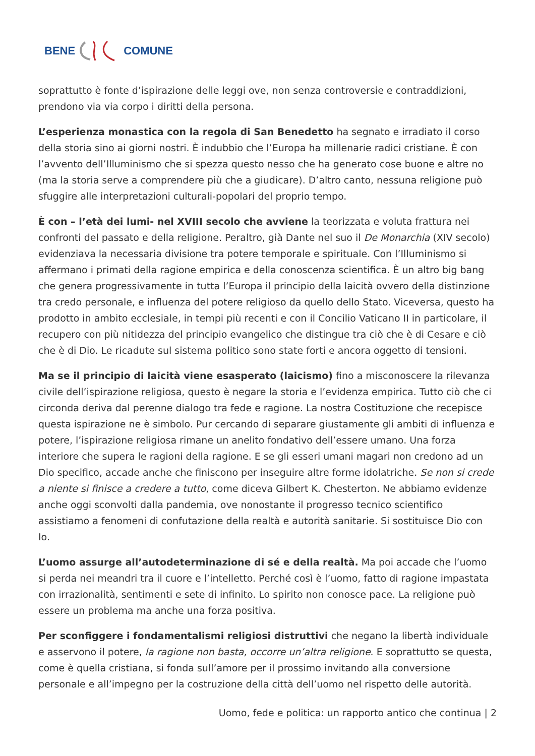BENE COMUNE
soprattutto è fonte d’ispirazione delle leggi ove, non senza controversie e contraddizioni, prendono via via corpo i diritti della persona.
L’esperienza monastica con la regola di San Benedetto ha segnato e irradiato il corso della storia sino ai giorni nostri. È indubbio che l’Europa ha millenarie radici cristiane. È con l’avvento dell’Illuminismo che si spezza questo nesso che ha generato cose buone e altre no (ma la storia serve a comprendere più che a giudicare). D’altro canto, nessuna religione può sfuggire alle interpretazioni culturali-popolari del proprio tempo.
È con – l’età dei lumi- nel XVIII secolo che avviene la teorizzata e voluta frattura nei confronti del passato e della religione. Peraltro, già Dante nel suo il De Monarchia (XIV secolo) evidenziava la necessaria divisione tra potere temporale e spirituale. Con l’Illuminismo si affermano i primati della ragione empirica e della conoscenza scientifica. È un altro big bang che genera progressivamente in tutta l’Europa il principio della laicità ovvero della distinzione tra credo personale, e influenza del potere religioso da quello dello Stato. Viceversa, questo ha prodotto in ambito ecclesiale, in tempi più recenti e con il Concilio Vaticano II in particolare, il recupero con più nitidezza del principio evangelico che distingue tra ciò che è di Cesare e ciò che è di Dio. Le ricadute sul sistema politico sono state forti e ancora oggetto di tensioni.
Ma se il principio di laicità viene esasperato (laicismo) fino a misconoscere la rilevanza civile dell’ispirazione religiosa, questo è negare la storia e l’evidenza empirica. Tutto ciò che ci circonda deriva dal perenne dialogo tra fede e ragione. La nostra Costituzione che recepisce questa ispirazione ne è simbolo. Pur cercando di separare giustamente gli ambiti di influenza e potere, l’ispirazione religiosa rimane un anelito fondativo dell’essere umano. Una forza interiore che supera le ragioni della ragione. E se gli esseri umani magari non credono ad un Dio specifico, accade anche che finiscono per inseguire altre forme idolatriche. Se non si crede a niente si finisce a credere a tutto, come diceva Gilbert K. Chesterton. Ne abbiamo evidenze anche oggi sconvolti dalla pandemia, ove nonostante il progresso tecnico scientifico assistiamo a fenomeni di confutazione della realtà e autorità sanitarie. Si sostituisce Dio con Io.
L’uomo assurge all’autodeterminazione di sé e della realtà. Ma poi accade che l’uomo si perda nei meandri tra il cuore e l’intelletto. Perché così è l’uomo, fatto di ragione impastata con irrazionalità, sentimenti e sete di infinito. Lo spirito non conosce pace. La religione può essere un problema ma anche una forza positiva.
Per sconfiggere i fondamentalismi religiosi distruttivi che negano la libertà individuale e asservono il potere, la ragione non basta, occorre un’altra religione. E soprattutto se questa, come è quella cristiana, si fonda sull’amore per il prossimo invitando alla conversione personale e all’impegno per la costruzione della città dell’uomo nel rispetto delle autorità.
Uomo, fede e politica: un rapporto antico che continua | 2